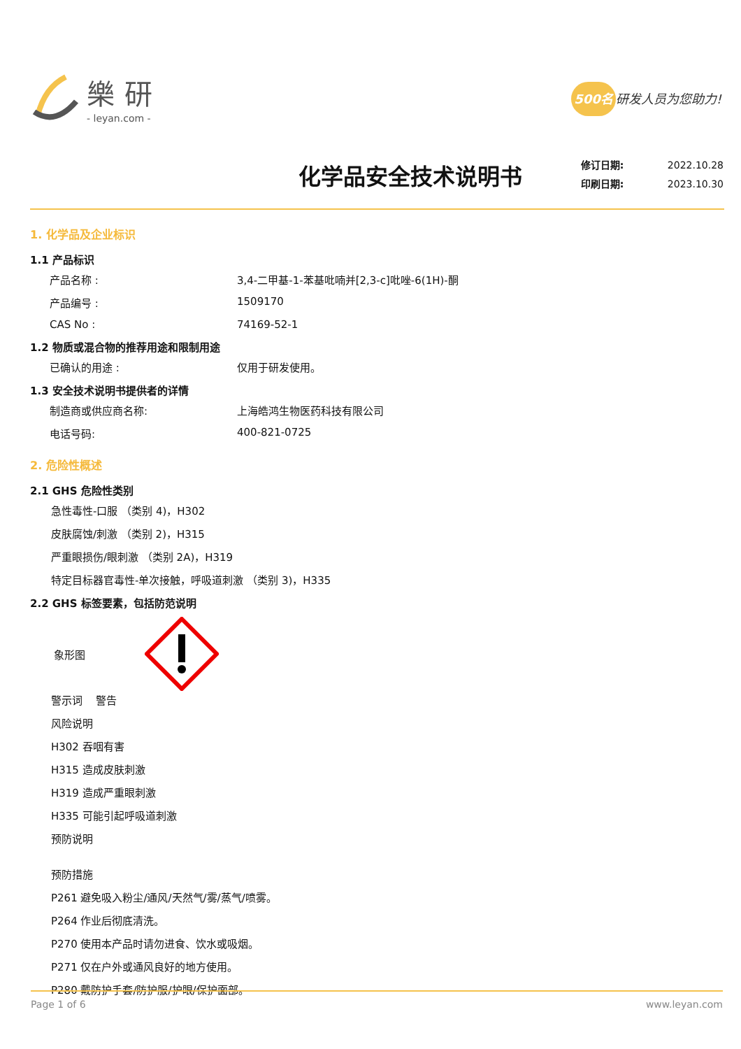樂研
- leyan.com -
500名 研发人员为您助力!
化学品安全技术说明书
修订日期: 2022.10.28
印刷日期: 2023.10.30
1. 化学品及企业标识
1.1 产品标识
产品名称 : 3,4-二甲基-1-苯基吡喃并[2,3-c]吡唑-6(1H)-酮
产品编号 : 1509170
CAS No : 74169-52-1
1.2 物质或混合物的推荐用途和限制用途
已确认的用途 : 仅用于研发使用。
1.3 安全技术说明书提供者的详情
制造商或供应商名称: 上海皓鸿生物医药科技有限公司
电话号码: 400-821-0725
2. 危险性概述
2.1 GHS 危险性类别
急性毒性-口服 （类别 4)，H302
皮肤腐蚀/刺激 （类别 2)，H315
严重眼损伤/眼刺激 （类别 2A)，H319
特定目标器官毒性-单次接触，呼吸道刺激 （类别 3)，H335
2.2 GHS 标签要素，包括防范说明
象形图
警示词 警告
风险说明
H302 吞咽有害
H315 造成皮肤刺激
H319 造成严重眼刺激
H335 可能引起呼吸道刺激
预防说明
预防措施
P261 避免吸入粉尘/通风/天然气/雾/蒸气/喷雾。
P264 作业后彻底清洗。
P270 使用本产品时请勿进食、饮水或吸烟。
P271 仅在户外或通风良好的地方使用。
P280 戴防护手套/防护服/护眼/保护面部。
Page 1 of 6 www.leyan.com